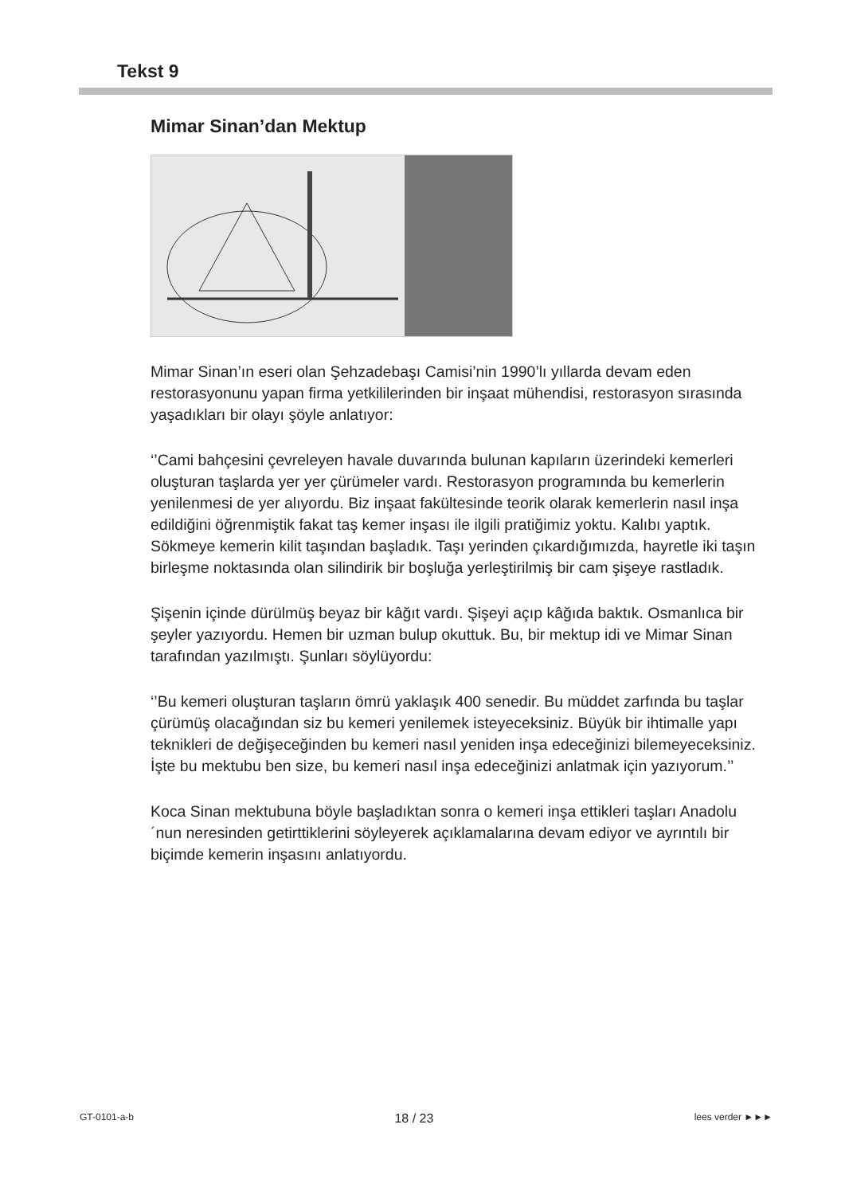Tekst 9
Mimar Sinan’dan Mektup
Mimar Sinan’ın eseri olan Şehzadebaşı Camisi’nin 1990’lı yıllarda devam eden restorasyonunu yapan firma yetkililerinden bir inşaat mühendisi, restorasyon sırasında yaşadıkları bir olayı şöyle anlatıyor:
‘’Cami bahçesini çevreleyen havale duvarında bulunan kapıların üzerindeki kemerleri oluşturan taşlarda yer yer çürümeler vardı. Restorasyon programında bu kemerlerin yenilenmesi de yer alıyordu. Biz inşaat fakültesinde teorik olarak kemerlerin nasıl inşa edildiğini öğrenmiştik fakat taş kemer inşası ile ilgili pratiğimiz yoktu. Kalıbı yaptık. Sökmeye kemerin kilit taşından başladık. Taşı yerinden çıkardığımızda, hayretle iki taşın birleşme noktasında olan silindirik bir boşluğa yerleştirilmiş bir cam şişeye rastladık.
Şişenin içinde dürülmüş beyaz bir kâğıt vardı. Şişeyi açıp kâğıda baktık. Osmanlıca bir şeyler yazıyordu. Hemen bir uzman bulup okuttuk. Bu, bir mektup idi ve Mimar Sinan tarafından yazılmıştı. Şunları söylüyordu:
‘’Bu kemeri oluşturan taşların ömrü yaklaşık 400 senedir. Bu müddet zarfında bu taşlar çürümüş olacağından siz bu kemeri yenilemek isteyeceksiniz. Büyük bir ihtimalle yapı teknikleri de değişeceğinden bu kemeri nasıl yeniden inşa edeceğinizi bilemeyeceksiniz. İşte bu mektubu ben size, bu kemeri nasıl inşa edeceğinizi anlatmak için yazıyorum.’’
Koca Sinan mektubuna böyle başladıktan sonra o kemeri inşa ettikleri taşları Anadolu´nun neresinden getirttiklerini söyleyerek açıklamalarına devam ediyor ve ayrıntılı bir biçimde kemerin inşasını anlatıyordu.
GT-0101-a-b 18 / 23 lees verder ►►►